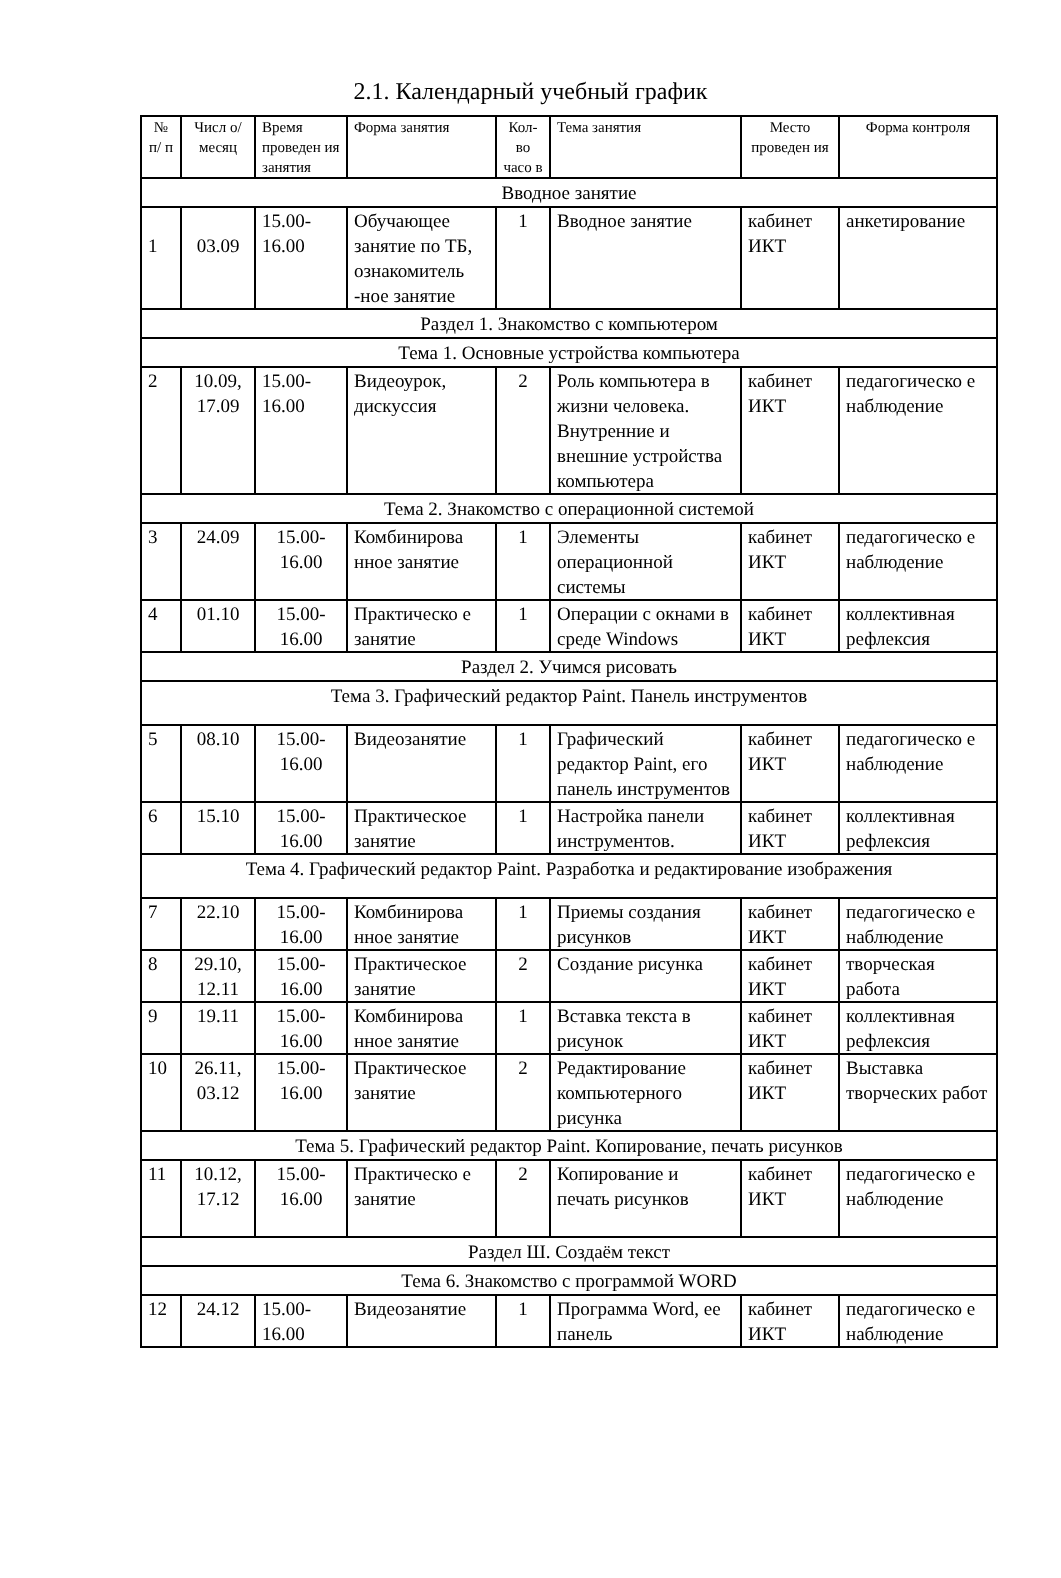2.1. Календарный учебный график
| № п/ п | Числ о/ месяц | Время проведен ия занятия | Форма занятия | Кол-во часо в | Тема занятия | Место проведен ия | Форма контроля |
| --- | --- | --- | --- | --- | --- | --- | --- |
| Вводное занятие | | | | | | | |
| 1 | 03.09 | 15.00- 16.00 | Обучающее занятие по ТБ, ознакомитель -ное занятие | 1 | Вводное занятие | кабинет ИКТ | анкетирование |
| Раздел 1. Знакомство с компьютером | | | | | | | |
| Тема 1. Основные устройства компьютера | | | | | | | |
| 2 | 10.09, 17.09 | 15.00- 16.00 | Видеоурок, дискуссия | 2 | Роль компьютера в жизни человека. Внутренние и внешние устройства компьютера | кабинет ИКТ | педагогическо е наблюдение |
| Тема 2. Знакомство с операционной системой | | | | | | | |
| 3 | 24.09 | 15.00- 16.00 | Комбинирова нное занятие | 1 | Элементы операционной системы | кабинет ИКТ | педагогическо е наблюдение |
| 4 | 01.10 | 15.00- 16.00 | Практическо е занятие | 1 | Операции с окнами в среде Windows | кабинет ИКТ | коллективная рефлексия |
| Раздел 2. Учимся рисовать | | | | | | | |
| Тема 3. Графический редактор Paint. Панель инструментов | | | | | | | |
| 5 | 08.10 | 15.00- 16.00 | Видеозанятие | 1 | Графический редактор Paint, его панель инструментов | кабинет ИКТ | педагогическо е наблюдение |
| 6 | 15.10 | 15.00- 16.00 | Практическое занятие | 1 | Настройка панели инструментов. | кабинет ИКТ | коллективная рефлексия |
| Тема 4. Графический редактор Paint. Разработка и редактирование изображения | | | | | | | |
| 7 | 22.10 | 15.00- 16.00 | Комбинирова нное занятие | 1 | Приемы создания рисунков | кабинет ИКТ | педагогическо е наблюдение |
| 8 | 29.10, 12.11 | 15.00- 16.00 | Практическое занятие | 2 | Создание рисунка | кабинет ИКТ | творческая работа |
| 9 | 19.11 | 15.00- 16.00 | Комбинирова нное занятие | 1 | Вставка текста в рисунок | кабинет ИКТ | коллективная рефлексия |
| 10 | 26.11, 03.12 | 15.00- 16.00 | Практическое занятие | 2 | Редактирование компьютерного рисунка | кабинет ИКТ | Выставка творческих работ |
| Тема 5. Графический редактор Paint. Копирование, печать рисунков | | | | | | | |
| 11 | 10.12, 17.12 | 15.00- 16.00 | Практическо е занятие | 2 | Копирование и печать рисунков | кабинет ИКТ | педагогическо е наблюдение |
| Раздел Ш. Создаём текст | | | | | | | |
| Тема 6. Знакомство с программой WORD | | | | | | | |
| 12 | 24.12 | 15.00- 16.00 | Видеозанятие | 1 | Программа Word, ее панель | кабинет ИКТ | педагогическо е наблюдение |